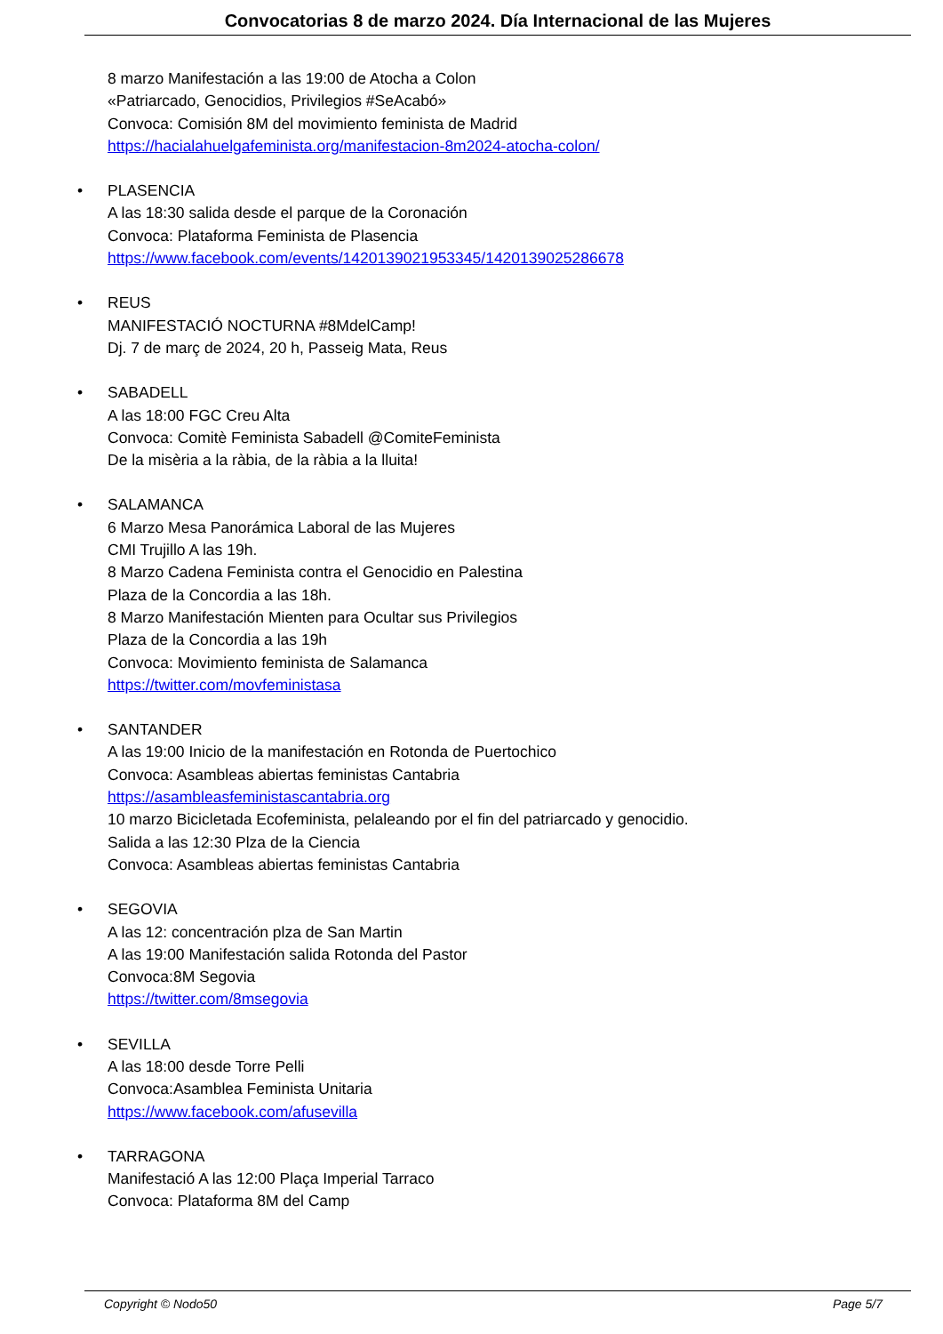Convocatorias 8 de marzo 2024. Día Internacional de las Mujeres
8 marzo Manifestación a las 19:00 de Atocha a Colon
«Patriarcado, Genocidios, Privilegios #SeAcabó»
Convoca: Comisión 8M del movimiento feminista de Madrid
https://hacialahuelgafeminista.org/manifestacion-8m2024-atocha-colon/
• PLASENCIA
A las 18:30 salida desde el parque de la Coronación
Convoca: Plataforma Feminista de Plasencia
https://www.facebook.com/events/1420139021953345/1420139025286678
• REUS
MANIFESTACIÓ NOCTURNA #8MdelCamp!
Dj. 7 de març de 2024, 20 h, Passeig Mata, Reus
• SABADELL
A las 18:00 FGC Creu Alta
Convoca: Comitè Feminista Sabadell @ComiteFeminista
De la misèria a la ràbia, de la ràbia a la lluita!
• SALAMANCA
6 Marzo Mesa Panorámica Laboral de las Mujeres
CMI Trujillo A las 19h.
8 Marzo Cadena Feminista contra el Genocidio en Palestina
Plaza de la Concordia a las 18h.
8 Marzo Manifestación Mienten para Ocultar sus Privilegios
Plaza de la Concordia a las 19h
Convoca: Movimiento feminista de Salamanca
https://twitter.com/movfeministasa
• SANTANDER
A las 19:00 Inicio de la manifestación en Rotonda de Puertochico
Convoca: Asambleas abiertas feministas Cantabria
https://asambleasfeministascantabria.org
10 marzo Bicicletada Ecofeminista, pelaleando por el fin del patriarcado y genocidio.
Salida a las 12:30 Plza de la Ciencia
Convoca: Asambleas abiertas feministas Cantabria
• SEGOVIA
A las 12: concentración plza de San Martin
A las 19:00 Manifestación salida Rotonda del Pastor
Convoca:8M Segovia
https://twitter.com/8msegovia
• SEVILLA
A las 18:00 desde Torre Pelli
Convoca:Asamblea Feminista Unitaria
https://www.facebook.com/afusevilla
• TARRAGONA
Manifestació A las 12:00 Plaça Imperial Tarraco
Convoca: Plataforma 8M del Camp
Copyright © Nodo50 Page 5/7